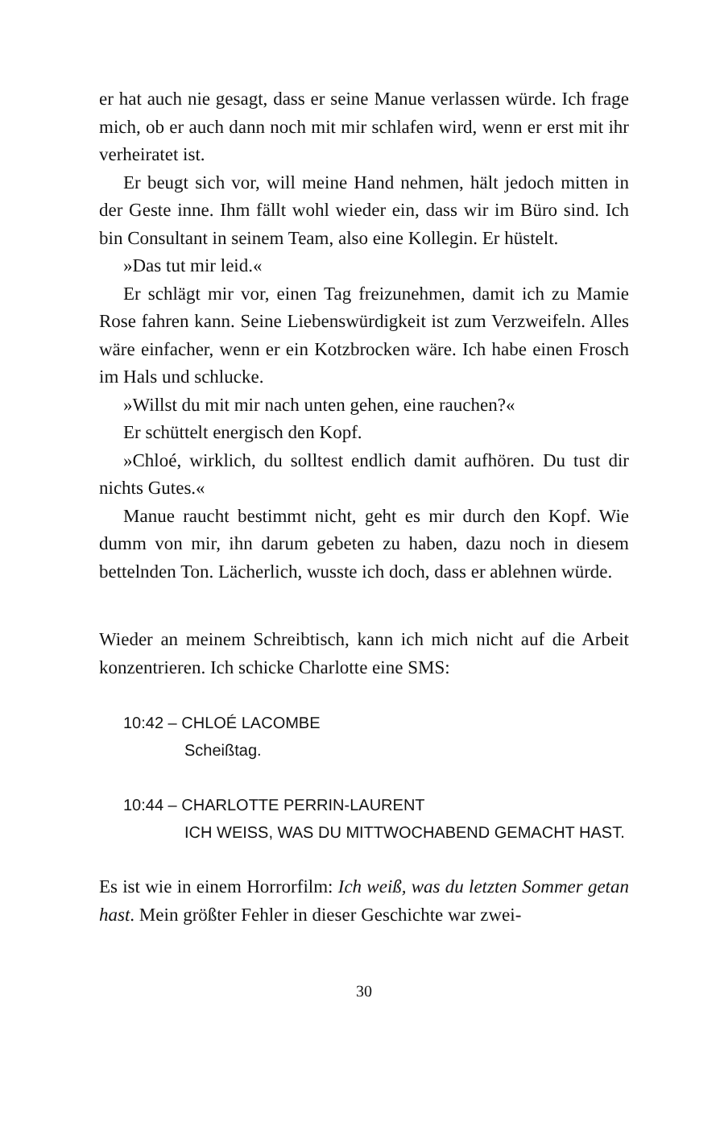er hat auch nie gesagt, dass er seine Manue verlassen würde. Ich frage mich, ob er auch dann noch mit mir schlafen wird, wenn er erst mit ihr verheiratet ist.
Er beugt sich vor, will meine Hand nehmen, hält jedoch mitten in der Geste inne. Ihm fällt wohl wieder ein, dass wir im Büro sind. Ich bin Consultant in seinem Team, also eine Kollegin. Er hüstelt.
»Das tut mir leid.«
Er schlägt mir vor, einen Tag freizunehmen, damit ich zu Mamie Rose fahren kann. Seine Liebenswürdigkeit ist zum Verzweifeln. Alles wäre einfacher, wenn er ein Kotzbrocken wäre. Ich habe einen Frosch im Hals und schlucke.
»Willst du mit mir nach unten gehen, eine rauchen?«
Er schüttelt energisch den Kopf.
»Chloé, wirklich, du solltest endlich damit aufhören. Du tust dir nichts Gutes.«
Manue raucht bestimmt nicht, geht es mir durch den Kopf. Wie dumm von mir, ihn darum gebeten zu haben, dazu noch in diesem bettelnden Ton. Lächerlich, wusste ich doch, dass er ablehnen würde.
Wieder an meinem Schreibtisch, kann ich mich nicht auf die Arbeit konzentrieren. Ich schicke Charlotte eine SMS:
10:42 – CHLOÉ LACOMBE
Scheißtag.
10:44 – CHARLOTTE PERRIN-LAURENT
ICH WEISS, WAS DU MITTWOCHABEND GEMACHT HAST.
Es ist wie in einem Horrorfilm: Ich weiß, was du letzten Sommer getan hast. Mein größter Fehler in dieser Geschichte war zwei-
30